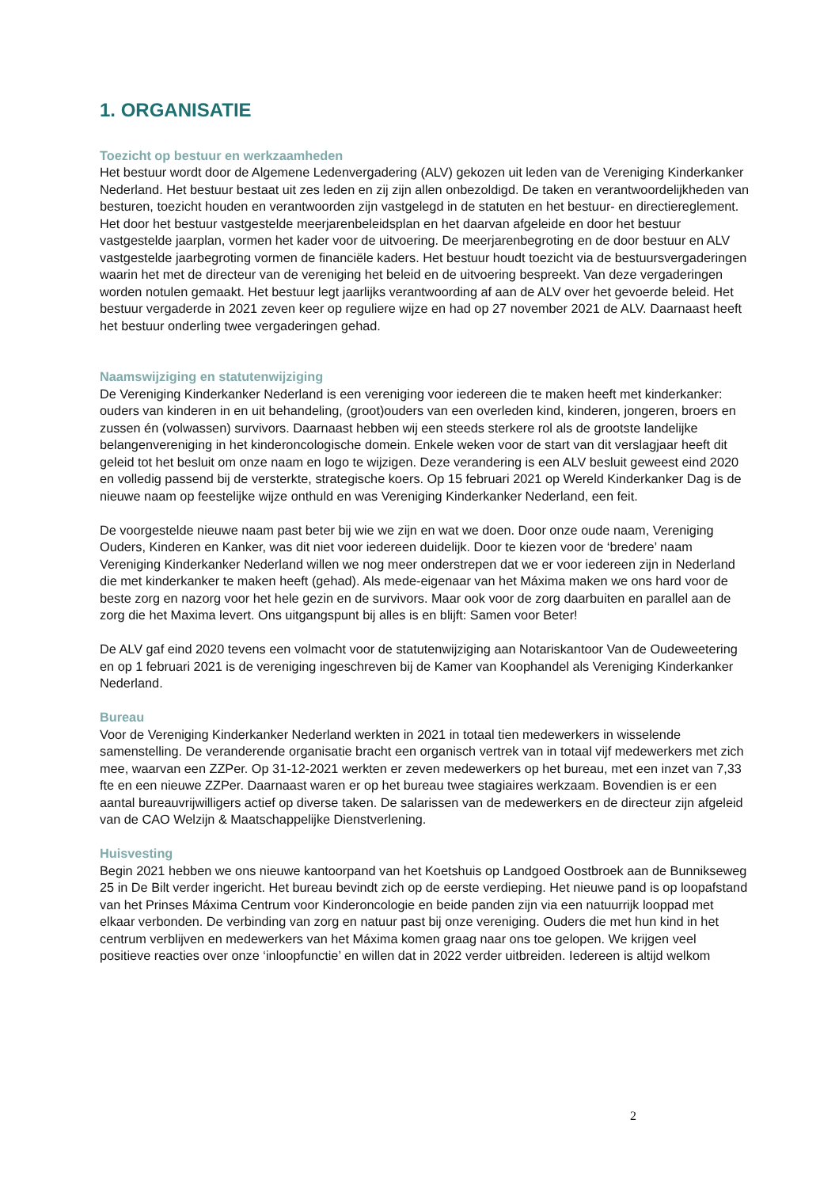1. ORGANISATIE
Toezicht op bestuur en werkzaamheden
Het bestuur wordt door de Algemene Ledenvergadering (ALV) gekozen uit leden van de Vereniging Kinderkanker Nederland. Het bestuur bestaat uit zes leden en zij zijn allen onbezoldigd. De taken en verantwoordelijkheden van besturen, toezicht houden en verantwoorden zijn vastgelegd in de statuten en het bestuur- en directiereglement. Het door het bestuur vastgestelde meerjarenbeleidsplan en het daarvan afgeleide en door het bestuur vastgestelde jaarplan, vormen het kader voor de uitvoering. De meerjarenbegroting en de door bestuur en ALV vastgestelde jaarbegroting vormen de financiële kaders. Het bestuur houdt toezicht via de bestuursvergaderingen waarin het met de directeur van de vereniging het beleid en de uitvoering bespreekt. Van deze vergaderingen worden notulen gemaakt. Het bestuur legt jaarlijks verantwoording af aan de ALV over het gevoerde beleid. Het bestuur vergaderde in 2021 zeven keer op reguliere wijze en had op 27 november 2021 de ALV. Daarnaast heeft het bestuur onderling twee vergaderingen gehad.
Naamswijziging en statutenwijziging
De Vereniging Kinderkanker Nederland is een vereniging voor iedereen die te maken heeft met kinderkanker: ouders van kinderen in en uit behandeling, (groot)ouders van een overleden kind, kinderen, jongeren, broers en zussen én (volwassen) survivors. Daarnaast hebben wij een steeds sterkere rol als de grootste landelijke belangenvereniging in het kinderoncologische domein. Enkele weken voor de start van dit verslagjaar heeft dit geleid tot het besluit om onze naam en logo te wijzigen. Deze verandering is een ALV besluit geweest eind 2020 en volledig passend bij de versterkte, strategische koers. Op 15 februari 2021 op Wereld Kinderkanker Dag is de nieuwe naam op feestelijke wijze onthuld en was Vereniging Kinderkanker Nederland, een feit.
De voorgestelde nieuwe naam past beter bij wie we zijn en wat we doen. Door onze oude naam, Vereniging Ouders, Kinderen en Kanker, was dit niet voor iedereen duidelijk. Door te kiezen voor de ‘bredere’ naam Vereniging Kinderkanker Nederland willen we nog meer onderstrepen dat we er voor iedereen zijn in Nederland die met kinderkanker te maken heeft (gehad). Als mede-eigenaar van het Máxima maken we ons hard voor de beste zorg en nazorg voor het hele gezin en de survivors. Maar ook voor de zorg daarbuiten en parallel aan de zorg die het Maxima levert. Ons uitgangspunt bij alles is en blijft: Samen voor Beter!
De ALV gaf eind 2020 tevens een volmacht voor de statutenwijziging aan Notariskantoor Van de Oudeweetering en op 1 februari 2021 is de vereniging ingeschreven bij de Kamer van Koophandel als Vereniging Kinderkanker Nederland.
Bureau
Voor de Vereniging Kinderkanker Nederland werkten in 2021 in totaal tien medewerkers in wisselende samenstelling. De veranderende organisatie bracht een organisch vertrek van in totaal vijf medewerkers met zich mee, waarvan een ZZPer. Op 31-12-2021 werkten er zeven medewerkers op het bureau, met een inzet van 7,33 fte en een nieuwe ZZPer. Daarnaast waren er op het bureau twee stagiaires werkzaam. Bovendien is er een aantal bureauvrijwilligers actief op diverse taken. De salarissen van de medewerkers en de directeur zijn afgeleid van de CAO Welzijn & Maatschappelijke Dienstverlening.
Huisvesting
Begin 2021 hebben we ons nieuwe kantoorpand van het Koetshuis op Landgoed Oostbroek aan de Bunnikseweg 25 in De Bilt verder ingericht. Het bureau bevindt zich op de eerste verdieping. Het nieuwe pand is op loopafstand van het Prinses Máxima Centrum voor Kinderoncologie en beide panden zijn via een natuurrijk looppad met elkaar verbonden. De verbinding van zorg en natuur past bij onze vereniging. Ouders die met hun kind in het centrum verblijven en medewerkers van het Máxima komen graag naar ons toe gelopen. We krijgen veel positieve reacties over onze ‘inloopfunctie’ en willen dat in 2022 verder uitbreiden. Iedereen is altijd welkom
2